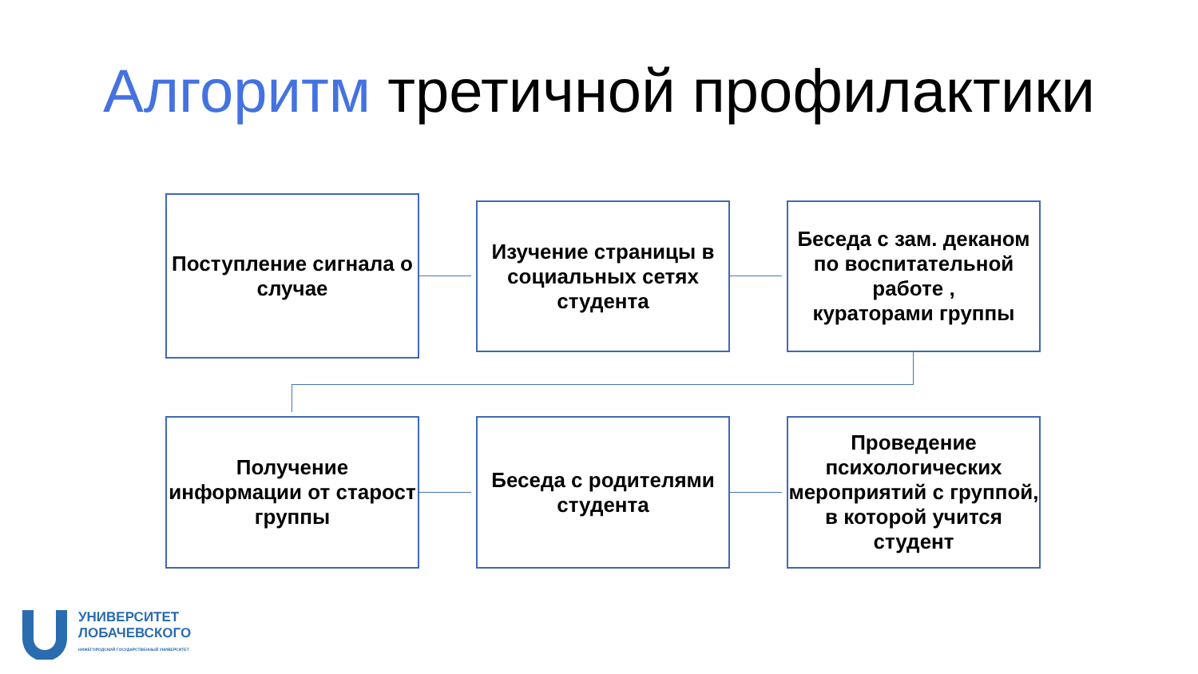Алгоритм третичной профилактики
Поступление сигнала о случае
Изучение страницы в социальных сетях студента
Беседа с зам. деканом по воспитательной работе ,
кураторами группы
Получение информации от старост группы
Беседа с родителями студента
Проведение психологических мероприятий с группой, в которой учится студент
УНИВЕРСИТЕТ
ЛОБАЧЕВСКОГО
НИЖЕГОРОДСКИЙ ГОСУДАРСТВЕННЫЙ УНИВЕРСИТЕТ